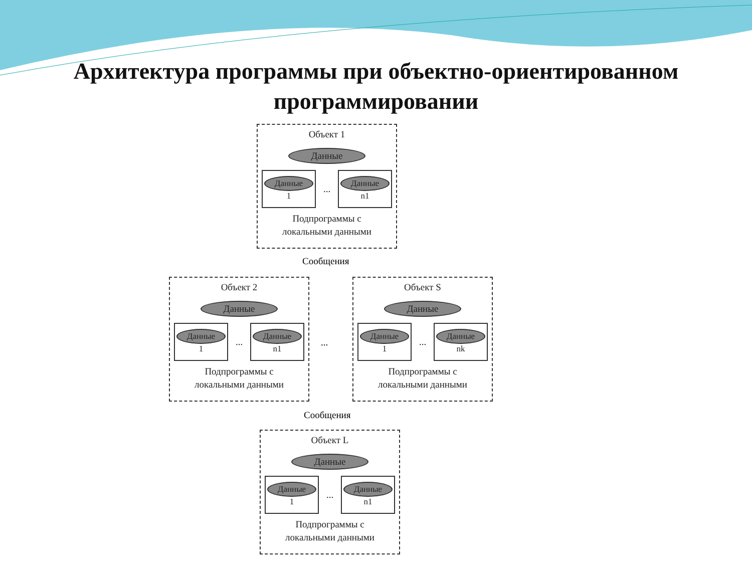Архитектура программы при объектно-ориентированном программировании
Объект 1
Данные
Данные
1
...
Данные
n1
Подпрограммы с
локальными данными
Сообщения
Объект 2
Данные
Данные
1
...
Данные
n1
Подпрограммы с
локальными данными
...
Объект S
Данные
Данные
1
...
Данные
nk
Подпрограммы с
локальными данными
Сообщения
Объект L
Данные
Данные
1
...
Данные
n1
Подпрограммы с
локальными данными